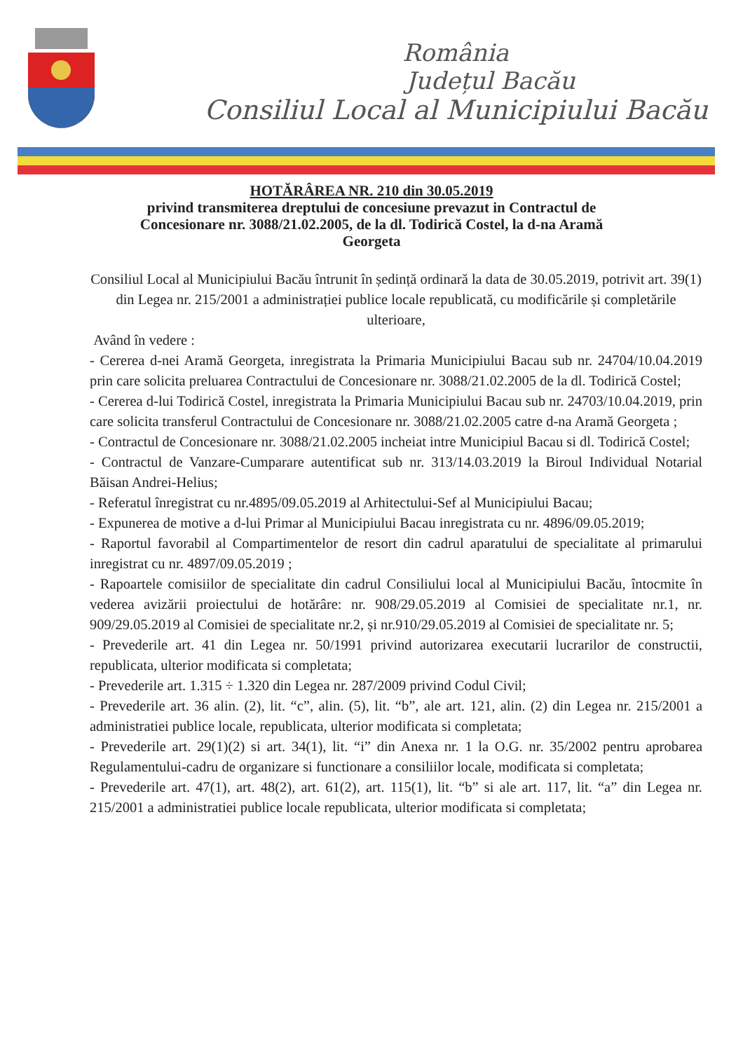România
Județul Bacău
Consiliul Local al Municipiului Bacău
HOTĂRÂREA NR. 210 din 30.05.2019
privind transmiterea dreptului de concesiune prevazut in Contractul de
Concesionare nr. 3088/21.02.2005, de la dl. Todirică Costel, la d-na Aramă
Georgeta
Consiliul Local al Municipiului Bacău întrunit în ședință ordinară la data de 30.05.2019, potrivit art. 39(1) din Legea nr. 215/2001 a administrației publice locale republicată, cu modificările și completările ulterioare,
Având în vedere :
- Cererea d-nei Aramă Georgeta, inregistrata la Primaria Municipiului Bacau sub nr. 24704/10.04.2019 prin care solicita preluarea Contractului de Concesionare nr. 3088/21.02.2005 de la dl. Todirică Costel;
- Cererea d-lui Todirică Costel, inregistrata la Primaria Municipiului Bacau sub nr. 24703/10.04.2019, prin care solicita transferul Contractului de Concesionare nr. 3088/21.02.2005 catre d-na Aramă Georgeta ;
- Contractul de Concesionare nr. 3088/21.02.2005 incheiat intre Municipiul Bacau si dl. Todirică Costel;
- Contractul de Vanzare-Cumparare autentificat sub nr. 313/14.03.2019 la Biroul Individual Notarial Băisan Andrei-Helius;
- Referatul înregistrat cu nr.4895/09.05.2019 al Arhitectului-Sef al Municipiului Bacau;
- Expunerea de motive a d-lui Primar al Municipiului Bacau inregistrata cu nr. 4896/09.05.2019;
- Raportul favorabil al Compartimentelor de resort din cadrul aparatului de specialitate al primarului inregistrat cu nr. 4897/09.05.2019 ;
- Rapoartele comisiilor de specialitate din cadrul Consiliului local al Municipiului Bacău, întocmite în vederea avizării proiectului de hotărâre: nr. 908/29.05.2019 al Comisiei de specialitate nr.1, nr. 909/29.05.2019 al Comisiei de specialitate nr.2, și nr.910/29.05.2019 al Comisiei de specialitate nr. 5;
- Prevederile art. 41 din Legea nr. 50/1991 privind autorizarea executarii lucrarilor de constructii, republicata, ulterior modificata si completata;
- Prevederile art. 1.315 ÷ 1.320 din Legea nr. 287/2009 privind Codul Civil;
- Prevederile art. 36 alin. (2), lit. “c”, alin. (5), lit. “b”, ale art. 121, alin. (2) din Legea nr. 215/2001 a administratiei publice locale, republicata, ulterior modificata si completata;
- Prevederile art. 29(1)(2) si art. 34(1), lit. “i” din Anexa nr. 1 la O.G. nr. 35/2002 pentru aprobarea Regulamentului-cadru de organizare si functionare a consiliilor locale, modificata si completata;
- Prevederile art. 47(1), art. 48(2), art. 61(2), art. 115(1), lit. “b” si ale art. 117, lit. “a” din Legea nr. 215/2001 a administratiei publice locale republicata, ulterior modificata si completata;